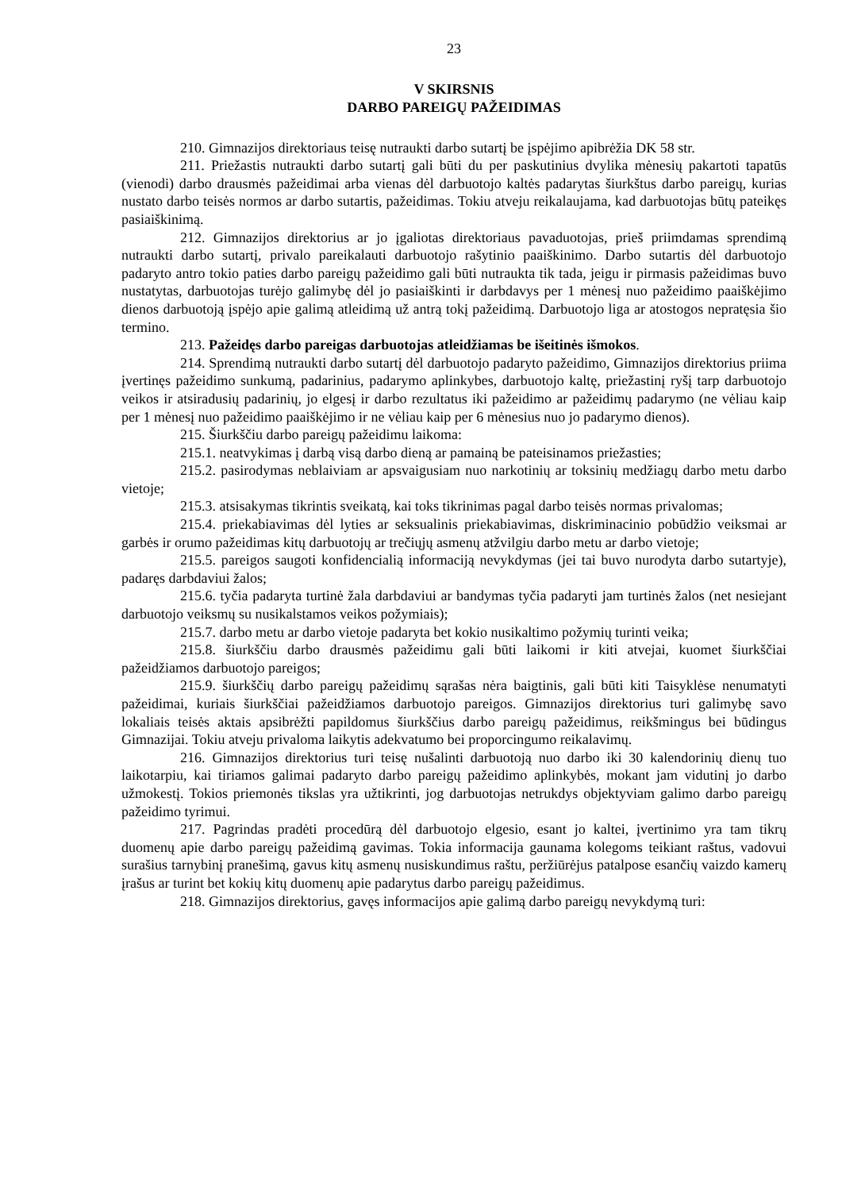23
V SKIRSNIS
DARBO PAREIGŲ PAŽEIDIMAS
210. Gimnazijos direktoriaus teisę nutraukti darbo sutartį be įspėjimo apibrėžia DK 58 str.
211. Priežastis nutraukti darbo sutartį gali būti du per paskutinius dvylika mėnesių pakartoti tapatūs (vienodi) darbo drausmės pažeidimai arba vienas dėl darbuotojo kaltės padarytas šiurkštus darbo pareigų, kurias nustato darbo teisės normos ar darbo sutartis, pažeidimas. Tokiu atveju reikalaujama, kad darbuotojas būtų pateikęs pasiaiškinimą.
212. Gimnazijos direktorius ar jo įgaliotas direktoriaus pavaduotojas, prieš priimdamas sprendimą nutraukti darbo sutartį, privalo pareikalauti darbuotojo rašytinio paaiškinimo. Darbo sutartis dėl darbuotojo padaryto antro tokio paties darbo pareigų pažeidimo gali būti nutraukta tik tada, jeigu ir pirmasis pažeidimas buvo nustatytas, darbuotojas turėjo galimybę dėl jo pasiaiškinti ir darbdavys per 1 mėnesį nuo pažeidimo paaiškėjimo dienos darbuotoją įspėjo apie galimą atleidimą už antrą tokį pažeidimą. Darbuotojo liga ar atostogos nepratęsia šio termino.
213. Pažeidęs darbo pareigas darbuotojas atleidžiamas be išeitinės išmokos.
214. Sprendimą nutraukti darbo sutartį dėl darbuotojo padaryto pažeidimo, Gimnazijos direktorius priima įvertinęs pažeidimo sunkumą, padarinius, padarymo aplinkybes, darbuotojo kaltę, priežastinį ryšį tarp darbuotojo veikos ir atsiradusių padarinių, jo elgesį ir darbo rezultatus iki pažeidimo ar pažeidimų padarymo (ne vėliau kaip per 1 mėnesį nuo pažeidimo paaiškėjimo ir ne vėliau kaip per 6 mėnesius nuo jo padarymo dienos).
215. Šiurkščiu darbo pareigų pažeidimu laikoma:
215.1. neatvykimas į darbą visą darbo dieną ar pamainą be pateisinamos priežasties;
215.2. pasirodymas neblaiviam ar apsvaigusiam nuo narkotinių ar toksinių medžiagų darbo metu darbo vietoje;
215.3. atsisakymas tikrintis sveikatą, kai toks tikrinimas pagal darbo teisės normas privalomas;
215.4. priekabiavimas dėl lyties ar seksualinis priekabiavimas, diskriminacinio pobūdžio veiksmai ar garbės ir orumo pažeidimas kitų darbuotojų ar trečiųjų asmenų atžvilgiu darbo metu ar darbo vietoje;
215.5. pareigos saugoti konfidencialią informaciją nevykdymas (jei tai buvo nurodyta darbo sutartyje), padaręs darbdaviui žalos;
215.6. tyčia padaryta turtinė žala darbdaviui ar bandymas tyčia padaryti jam turtinės žalos (net nesiejant darbuotojo veiksmų su nusikalstamos veikos požymiais);
215.7. darbo metu ar darbo vietoje padaryta bet kokio nusikaltimo požymių turinti veika;
215.8. šiurkščiu darbo drausmės pažeidimu gali būti laikomi ir kiti atvejai, kuomet šiurkščiai pažeidžiamos darbuotojo pareigos;
215.9. šiurkščių darbo pareigų pažeidimų sąrašas nėra baigtinis, gali būti kiti Taisyklėse nenumatyti pažeidimai, kuriais šiurkščiai pažeidžiamos darbuotojo pareigos. Gimnazijos direktorius turi galimybę savo lokaliais teisės aktais apsibrėžti papildomus šiurkščius darbo pareigų pažeidimus, reikšmingus bei būdingus Gimnazijai. Tokiu atveju privaloma laikytis adekvatumo bei proporcingumo reikalavimų.
216. Gimnazijos direktorius turi teisę nušalinti darbuotoją nuo darbo iki 30 kalendorinių dienų tuo laikotarpiu, kai tiriamos galimai padaryto darbo pareigų pažeidimo aplinkybės, mokant jam vidutinį jo darbo užmokestį. Tokios priemonės tikslas yra užtikrinti, jog darbuotojas netrukdys objektyviam galimo darbo pareigų pažeidimo tyrimui.
217. Pagrindas pradėti procedūrą dėl darbuotojo elgesio, esant jo kaltei, įvertinimo yra tam tikrų duomenų apie darbo pareigų pažeidimą gavimas. Tokia informacija gaunama kolegoms teikiant raštus, vadovui surašius tarnybinį pranešimą, gavus kitų asmenų nusiskundimus raštu, peržiūrėjus patalpose esančių vaizdo kamerų įrašus ar turint bet kokių kitų duomenų apie padarytus darbo pareigų pažeidimus.
218. Gimnazijos direktorius, gavęs informacijos apie galimą darbo pareigų nevykdymą turi: